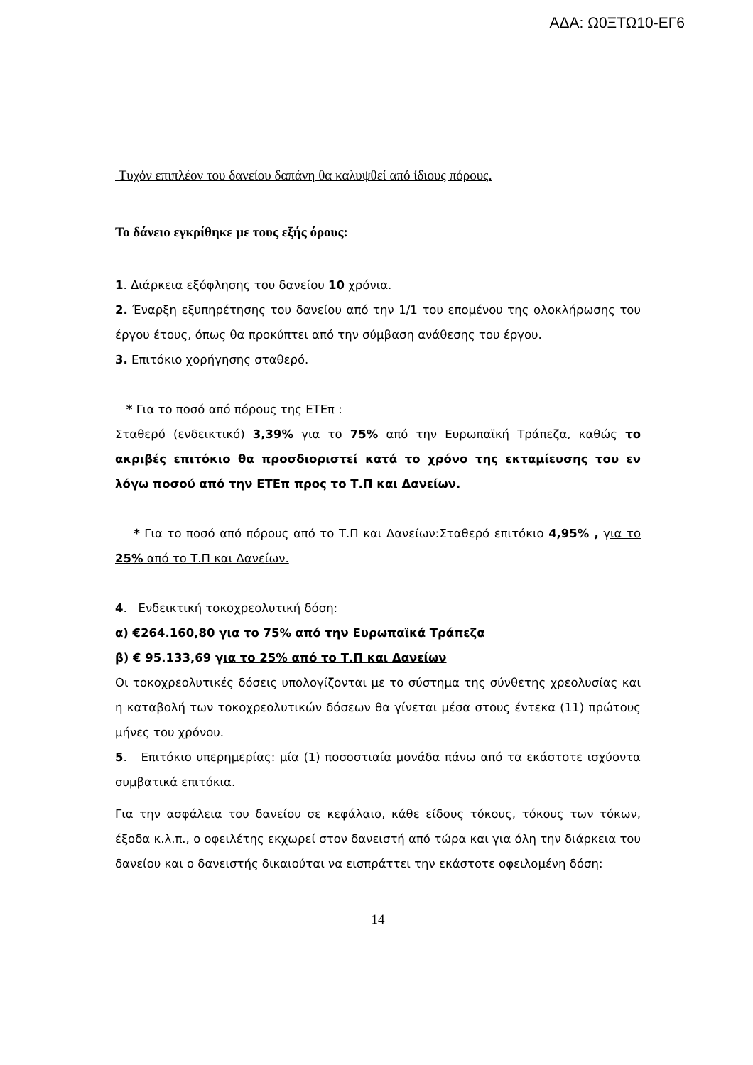ΑΔΑ: Ω0ΞΤΩ10-ΕΓ6
Τυχόν επιπλέον του δανείου δαπάνη θα καλυψθεί από ίδιους πόρους.
Το δάνειο εγκρίθηκε με τους εξής όρους:
1. Διάρκεια εξόφλησης του δανείου 10 χρόνια.
2. Έναρξη εξυπηρέτησης του δανείου από την 1/1 του επομένου της ολοκλήρωσης του έργου έτους, όπως θα προκύπτει από την σύμβαση ανάθεσης του έργου.
3. Επιτόκιο χορήγησης σταθερό.
* Για το ποσό από πόρους της ΕΤΕπ :
Σταθερό (ενδεικτικό) 3,39% για το 75% από την Ευρωπαϊκή Τράπεζα, καθώς το ακριβές επιτόκιο θα προσδιοριστεί κατά το χρόνο της εκταμίευσης του εν λόγω ποσού από την ΕΤΕπ προς το Τ.Π και Δανείων.
* Για το ποσό από πόρους από το Τ.Π και Δανείων:Σταθερό επιτόκιο 4,95% , για το 25% από το Τ.Π και Δανείων.
4. Ενδεικτική τοκοχρεολυτική δόση:
α) €264.160,80 για το 75% από την Ευρωπαϊκά Τράπεζα
β) € 95.133,69 για το 25% από το Τ.Π και Δανείων
Οι τοκοχρεολυτικές δόσεις υπολογίζονται με το σύστημα της σύνθετης χρεολυσίας και η καταβολή των τοκοχρεολυτικών δόσεων θα γίνεται μέσα στους έντεκα (11) πρώτους μήνες του χρόνου.
5. Επιτόκιο υπερημερίας: μία (1) ποσοστιαία μονάδα πάνω από τα εκάστοτε ισχύοντα συμβατικά επιτόκια.
Για την ασφάλεια του δανείου σε κεφάλαιο, κάθε είδους τόκους, τόκους των τόκων, έξοδα κ.λ.π., ο οφειλέτης εκχωρεί στον δανειστή από τώρα και για όλη την διάρκεια του δανείου και ο δανειστής δικαιούται να εισπράττει την εκάστοτε οφειλομένη δόση:
14